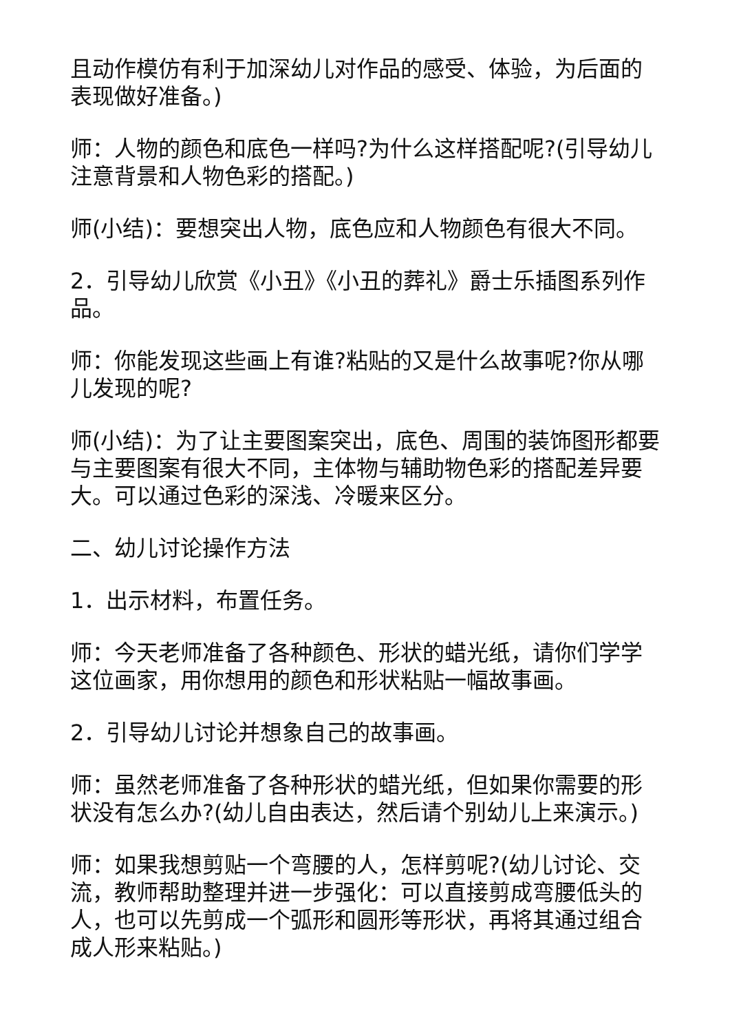且动作模仿有利于加深幼儿对作品的感受、体验，为后面的表现做好准备。)
师：人物的颜色和底色一样吗?为什么这样搭配呢?(引导幼儿注意背景和人物色彩的搭配。)
师(小结)：要想突出人物，底色应和人物颜色有很大不同。
2．引导幼儿欣赏《小丑》《小丑的葬礼》爵士乐插图系列作品。
师：你能发现这些画上有谁?粘贴的又是什么故事呢?你从哪儿发现的呢?
师(小结)：为了让主要图案突出，底色、周围的装饰图形都要与主要图案有很大不同，主体物与辅助物色彩的搭配差异要大。可以通过色彩的深浅、冷暖来区分。
二、幼儿讨论操作方法
1．出示材料，布置任务。
师：今天老师准备了各种颜色、形状的蜡光纸，请你们学学这位画家，用你想用的颜色和形状粘贴一幅故事画。
2．引导幼儿讨论并想象自己的故事画。
师：虽然老师准备了各种形状的蜡光纸，但如果你需要的形状没有怎么办?(幼儿自由表达，然后请个别幼儿上来演示。)
师：如果我想剪贴一个弯腰的人，怎样剪呢?(幼儿讨论、交流，教师帮助整理并进一步强化：可以直接剪成弯腰低头的人，也可以先剪成一个弧形和圆形等形状，再将其通过组合成人形来粘贴。)